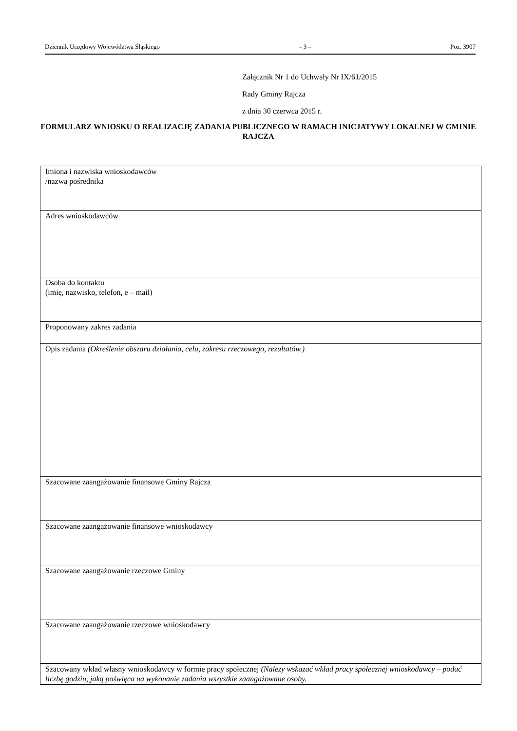Dziennik Urzędowy Województwa Śląskiego – 3 – Poz. 3907
Załącznik Nr 1 do Uchwały Nr IX/61/2015
Rady Gminy Rajcza
z dnia 30 czerwca 2015 r.
FORMULARZ WNIOSKU O REALIZACJĘ ZADANIA PUBLICZNEGO W RAMACH INICJATYWY LOKALNEJ W GMINIE RAJCZA
| Imiona i nazwiska wnioskodawców /nazwa pośrednika |
| Adres wnioskodawców |
| Osoba do kontaktu (imię, nazwisko, telefon, e – mail) |
| Proponowany zakres zadania |
| Opis zadania (Określenie obszaru działania, celu, zakresu rzeczowego, rezultatów.) |
| Szacowane zaangażowanie finansowe Gminy Rajcza |
| Szacowane zaangażowanie finansowe wnioskodawcy |
| Szacowane zaangażowanie rzeczowe Gminy |
| Szacowane zaangażowanie rzeczowe wnioskodawcy |
| Szacowany wkład własny wnioskodawcy w formie pracy społecznej (Należy wskazać wkład pracy społecznej wnioskodawcy – podać liczbę godzin, jaką poświęca na wykonanie zadania wszystkie zaangażowane osoby. |